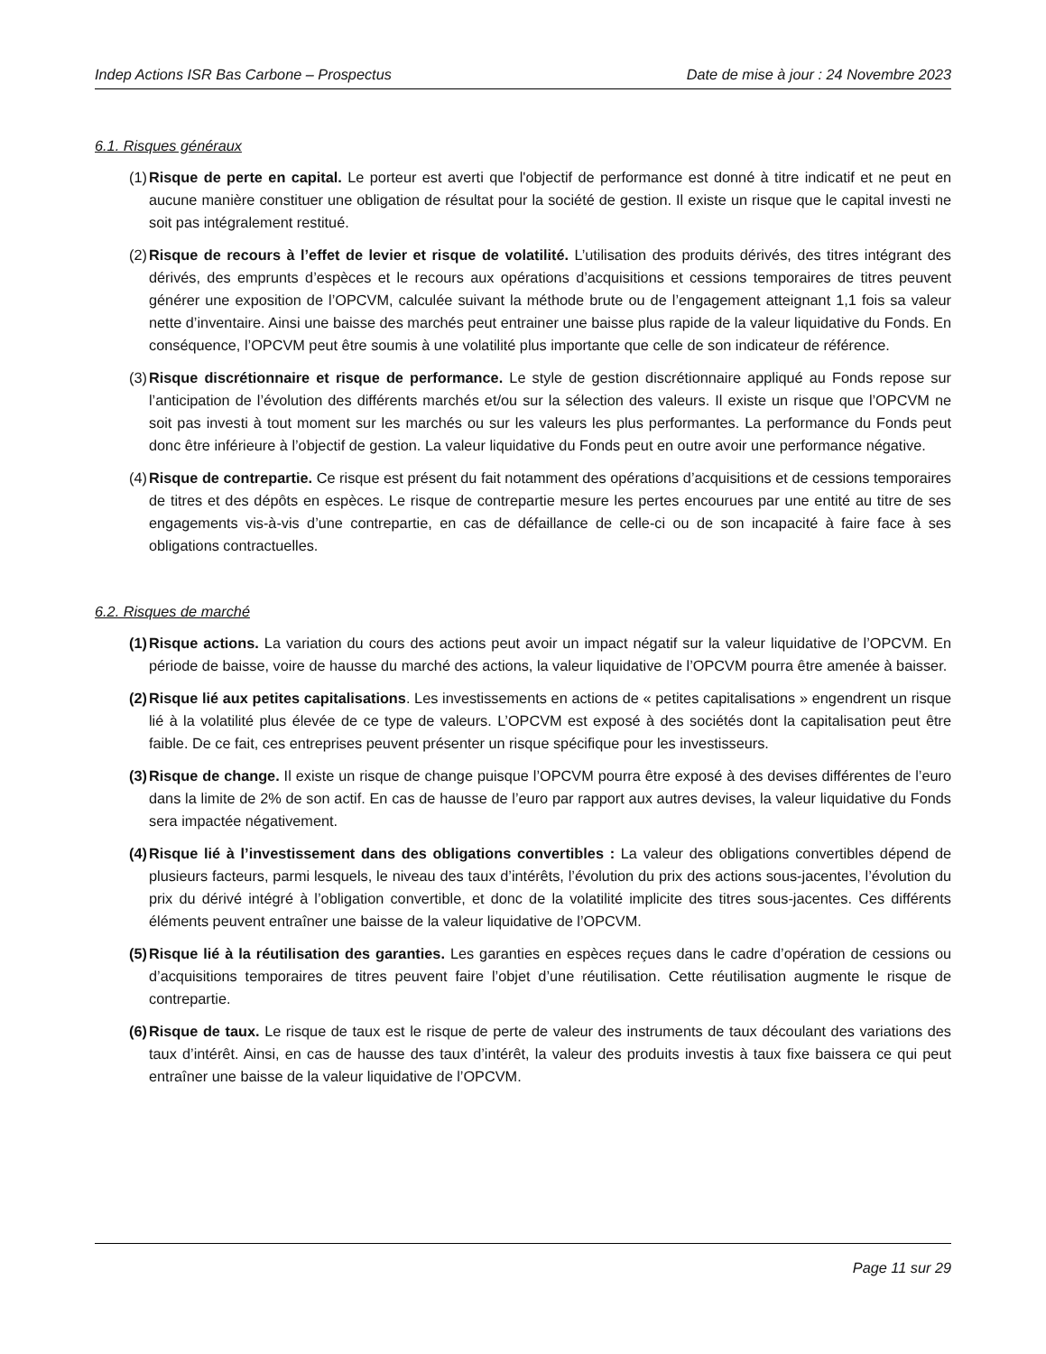Indep Actions ISR Bas Carbone – Prospectus Date de mise à jour : 24 Novembre 2023
6.1. Risques généraux
(1) Risque de perte en capital. Le porteur est averti que l'objectif de performance est donné à titre indicatif et ne peut en aucune manière constituer une obligation de résultat pour la société de gestion. Il existe un risque que le capital investi ne soit pas intégralement restitué.
(2) Risque de recours à l’effet de levier et risque de volatilité. L’utilisation des produits dérivés, des titres intégrant des dérivés, des emprunts d’espèces et le recours aux opérations d’acquisitions et cessions temporaires de titres peuvent générer une exposition de l’OPCVM, calculée suivant la méthode brute ou de l’engagement atteignant 1,1 fois sa valeur nette d’inventaire. Ainsi une baisse des marchés peut entrainer une baisse plus rapide de la valeur liquidative du Fonds. En conséquence, l’OPCVM peut être soumis à une volatilité plus importante que celle de son indicateur de référence.
(3) Risque discrétionnaire et risque de performance. Le style de gestion discrétionnaire appliqué au Fonds repose sur l’anticipation de l’évolution des différents marchés et/ou sur la sélection des valeurs. Il existe un risque que l’OPCVM ne soit pas investi à tout moment sur les marchés ou sur les valeurs les plus performantes. La performance du Fonds peut donc être inférieure à l’objectif de gestion. La valeur liquidative du Fonds peut en outre avoir une performance négative.
(4) Risque de contrepartie. Ce risque est présent du fait notamment des opérations d’acquisitions et de cessions temporaires de titres et des dépôts en espèces. Le risque de contrepartie mesure les pertes encourues par une entité au titre de ses engagements vis-à-vis d’une contrepartie, en cas de défaillance de celle-ci ou de son incapacité à faire face à ses obligations contractuelles.
6.2. Risques de marché
(1) Risque actions. La variation du cours des actions peut avoir un impact négatif sur la valeur liquidative de l’OPCVM. En période de baisse, voire de hausse du marché des actions, la valeur liquidative de l’OPCVM pourra être amenée à baisser.
(2) Risque lié aux petites capitalisations. Les investissements en actions de « petites capitalisations » engendrent un risque lié à la volatilité plus élevée de ce type de valeurs. L’OPCVM est exposé à des sociétés dont la capitalisation peut être faible. De ce fait, ces entreprises peuvent présenter un risque spécifique pour les investisseurs.
(3) Risque de change. Il existe un risque de change puisque l’OPCVM pourra être exposé à des devises différentes de l’euro dans la limite de 2% de son actif. En cas de hausse de l’euro par rapport aux autres devises, la valeur liquidative du Fonds sera impactée négativement.
(4) Risque lié à l’investissement dans des obligations convertibles : La valeur des obligations convertibles dépend de plusieurs facteurs, parmi lesquels, le niveau des taux d’intérêts, l’évolution du prix des actions sous-jacentes, l’évolution du prix du dérivé intégré à l’obligation convertible, et donc de la volatilité implicite des titres sous-jacentes. Ces différents éléments peuvent entraîner une baisse de la valeur liquidative de l’OPCVM.
(5) Risque lié à la réutilisation des garanties. Les garanties en espèces reçues dans le cadre d’opération de cessions ou d’acquisitions temporaires de titres peuvent faire l’objet d’une réutilisation. Cette réutilisation augmente le risque de contrepartie.
(6) Risque de taux. Le risque de taux est le risque de perte de valeur des instruments de taux découlant des variations des taux d’intérêt. Ainsi, en cas de hausse des taux d’intérêt, la valeur des produits investis à taux fixe baissera ce qui peut entraîner une baisse de la valeur liquidative de l’OPCVM.
Page 11 sur 29